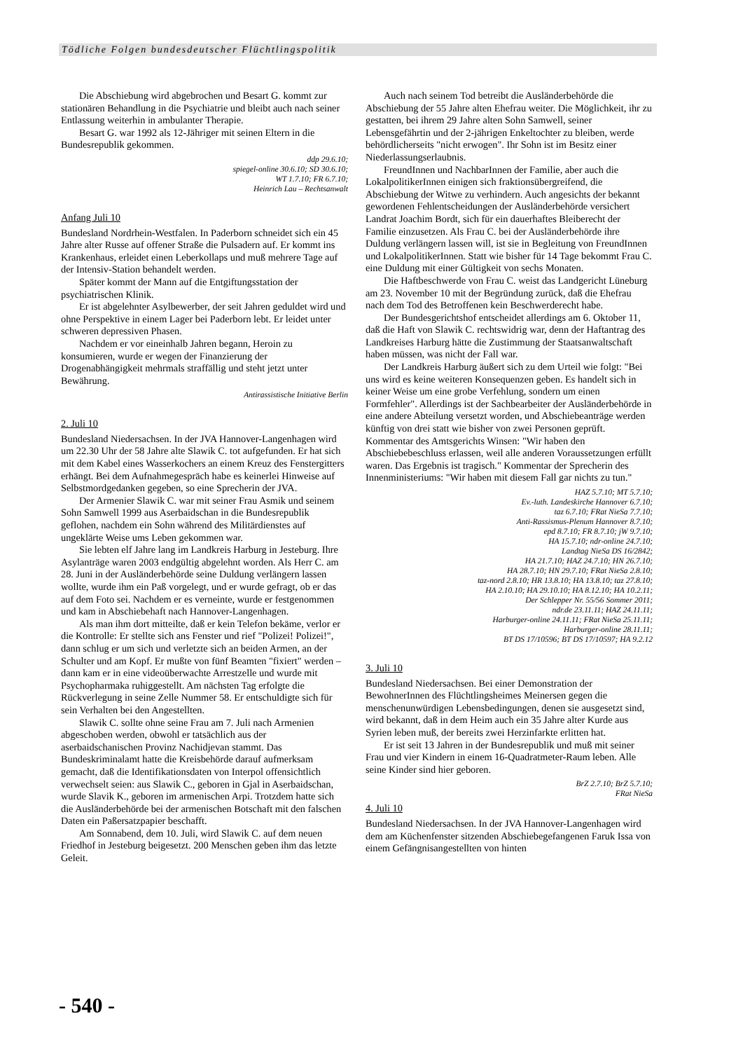Tödliche Folgen bundesdeutscher Flüchtlingspolitik
Die Abschiebung wird abgebrochen und Besart G. kommt zur stationären Behandlung in die Psychiatrie und bleibt auch nach seiner Entlassung weiterhin in ambulanter Therapie.
Besart G. war 1992 als 12-Jähriger mit seinen Eltern in die Bundesrepublik gekommen.
ddp 29.6.10;
spiegel-online 30.6.10; SD 30.6.10;
WT 1.7.10; FR 6.7.10;
Heinrich Lau – Rechtsanwalt
Anfang Juli 10
Bundesland Nordrhein-Westfalen. In Paderborn schneidet sich ein 45 Jahre alter Russe auf offener Straße die Pulsadern auf. Er kommt ins Krankenhaus, erleidet einen Leberkollaps und muß mehrere Tage auf der Intensiv-Station behandelt werden.
Später kommt der Mann auf die Entgiftungsstation der psychiatrischen Klinik.
Er ist abgelehnter Asylbewerber, der seit Jahren geduldet wird und ohne Perspektive in einem Lager bei Paderborn lebt. Er leidet unter schweren depressiven Phasen.
Nachdem er vor eineinhalb Jahren begann, Heroin zu konsumieren, wurde er wegen der Finanzierung der Drogenabhängigkeit mehrmals straffällig und steht jetzt unter Bewährung.
Antirassistische Initiative Berlin
2. Juli 10
Bundesland Niedersachsen. In der JVA Hannover-Langenhagen wird um 22.30 Uhr der 58 Jahre alte Slawik C. tot aufgefunden. Er hat sich mit dem Kabel eines Wasserkochers an einem Kreuz des Fenstergitters erhängt. Bei dem Aufnahmegespräch habe es keinerlei Hinweise auf Selbstmordgedanken gegeben, so eine Sprecherin der JVA.
Der Armenier Slawik C. war mit seiner Frau Asmik und seinem Sohn Samwell 1999 aus Aserbaidschan in die Bundesrepublik geflohen, nachdem ein Sohn während des Militärdienstes auf ungeklärte Weise ums Leben gekommen war.
Sie lebten elf Jahre lang im Landkreis Harburg in Jesteburg. Ihre Asylanträge waren 2003 endgültig abgelehnt worden. Als Herr C. am 28. Juni in der Ausländerbehörde seine Duldung verlängern lassen wollte, wurde ihm ein Paß vorgelegt, und er wurde gefragt, ob er das auf dem Foto sei. Nachdem er es verneinte, wurde er festgenommen und kam in Abschiebehaft nach Hannover-Langenhagen.
Als man ihm dort mitteilte, daß er kein Telefon bekäme, verlor er die Kontrolle: Er stellte sich ans Fenster und rief "Polizei! Polizei!", dann schlug er um sich und verletzte sich an beiden Armen, an der Schulter und am Kopf. Er mußte von fünf Beamten "fixiert" werden – dann kam er in eine videoüberwachte Arrestzelle und wurde mit Psychopharmaka ruhiggestellt. Am nächsten Tag erfolgte die Rückverlegung in seine Zelle Nummer 58. Er entschuldigte sich für sein Verhalten bei den Angestellten.
Slawik C. sollte ohne seine Frau am 7. Juli nach Armenien abgeschoben werden, obwohl er tatsächlich aus der aserbaidschanischen Provinz Nachidjevan stammt. Das Bundeskriminalamt hatte die Kreisbehörde darauf aufmerksam gemacht, daß die Identifikationsdaten von Interpol offensichtlich verwechselt seien: aus Slawik C., geboren in Gjal in Aserbaidschan, wurde Slavik K., geboren im armenischen Arpi. Trotzdem hatte sich die Ausländerbehörde bei der armenischen Botschaft mit den falschen Daten ein Paßersatzpapier beschafft.
Am Sonnabend, dem 10. Juli, wird Slawik C. auf dem neuen Friedhof in Jesteburg beigesetzt. 200 Menschen geben ihm das letzte Geleit.
Auch nach seinem Tod betreibt die Ausländerbehörde die Abschiebung der 55 Jahre alten Ehefrau weiter. Die Möglichkeit, ihr zu gestatten, bei ihrem 29 Jahre alten Sohn Samwell, seiner Lebensgefährtin und der 2-jährigen Enkeltochter zu bleiben, werde behördlicherseits "nicht erwogen". Ihr Sohn ist im Besitz einer Niederlassungserlaubnis.
FreundInnen und NachbarInnen der Familie, aber auch die LokalpolitikerInnen einigen sich fraktionsübergreifend, die Abschiebung der Witwe zu verhindern. Auch angesichts der bekannt gewordenen Fehlentscheidungen der Ausländerbehörde versichert Landrat Joachim Bordt, sich für ein dauerhaftes Bleiberecht der Familie einzusetzen. Als Frau C. bei der Ausländerbehörde ihre Duldung verlängern lassen will, ist sie in Begleitung von FreundInnen und LokalpolitikerInnen. Statt wie bisher für 14 Tage bekommt Frau C. eine Duldung mit einer Gültigkeit von sechs Monaten.
Die Haftbeschwerde von Frau C. weist das Landgericht Lüneburg am 23. November 10 mit der Begründung zurück, daß die Ehefrau nach dem Tod des Betroffenen kein Beschwerderecht habe.
Der Bundesgerichtshof entscheidet allerdings am 6. Oktober 11, daß die Haft von Slawik C. rechtswidrig war, denn der Haftantrag des Landkreises Harburg hätte die Zustimmung der Staatsanwaltschaft haben müssen, was nicht der Fall war.
Der Landkreis Harburg äußert sich zu dem Urteil wie folgt: "Bei uns wird es keine weiteren Konsequenzen geben. Es handelt sich in keiner Weise um eine grobe Verfehlung, sondern um einen Formfehler". Allerdings ist der Sachbearbeiter der Ausländerbehörde in eine andere Abteilung versetzt worden, und Abschiebeanträge werden künftig von drei statt wie bisher von zwei Personen geprüft. Kommentar des Amtsgerichts Winsen: "Wir haben den Abschiebebeschluss erlassen, weil alle anderen Voraussetzungen erfüllt waren. Das Ergebnis ist tragisch." Kommentar der Sprecherin des Innenministeriums: "Wir haben mit diesem Fall gar nichts zu tun."
HAZ 5.7.10; MT 5.7.10;
Ev.-luth. Landeskirche Hannover 6.7.10;
taz 6.7.10; FRat NieSa 7.7.10;
Anti-Rassismus-Plenum Hannover 8.7.10;
epd 8.7.10; FR 8.7.10; jW 9.7.10;
HA 15.7.10; ndr-online 24.7.10;
Landtag NieSa DS 16/2842;
HA 21.7.10; HAZ 24.7.10; HN 26.7.10;
HA 28.7.10; HN 29.7.10; FRat NieSa 2.8.10;
taz-nord 2.8.10; HR 13.8.10; HA 13.8.10; taz 27.8.10;
HA 2.10.10; HA 29.10.10; HA 8.12.10; HA 10.2.11;
Der Schlepper Nr. 55/56 Sommer 2011;
ndr.de 23.11.11; HAZ 24.11.11;
Harburger-online 24.11.11; FRat NieSa 25.11.11;
Harburger-online 28.11.11;
BT DS 17/10596; BT DS 17/10597; HA 9.2.12
3. Juli 10
Bundesland Niedersachsen. Bei einer Demonstration der BewohnerInnen des Flüchtlingsheimes Meinersen gegen die menschenunwürdigen Lebensbedingungen, denen sie ausgesetzt sind, wird bekannt, daß in dem Heim auch ein 35 Jahre alter Kurde aus Syrien leben muß, der bereits zwei Herzinfarkte erlitten hat.
Er ist seit 13 Jahren in der Bundesrepublik und muß mit seiner Frau und vier Kindern in einem 16-Quadratmeter-Raum leben. Alle seine Kinder sind hier geboren.
BrZ 2.7.10; BrZ 5.7.10;
FRat NieSa
4. Juli 10
Bundesland Niedersachsen. In der JVA Hannover-Langenhagen wird dem am Küchenfenster sitzenden Abschiebegefangenen Faruk Issa von einem Gefängnisangestellten von hinten
- 540 -